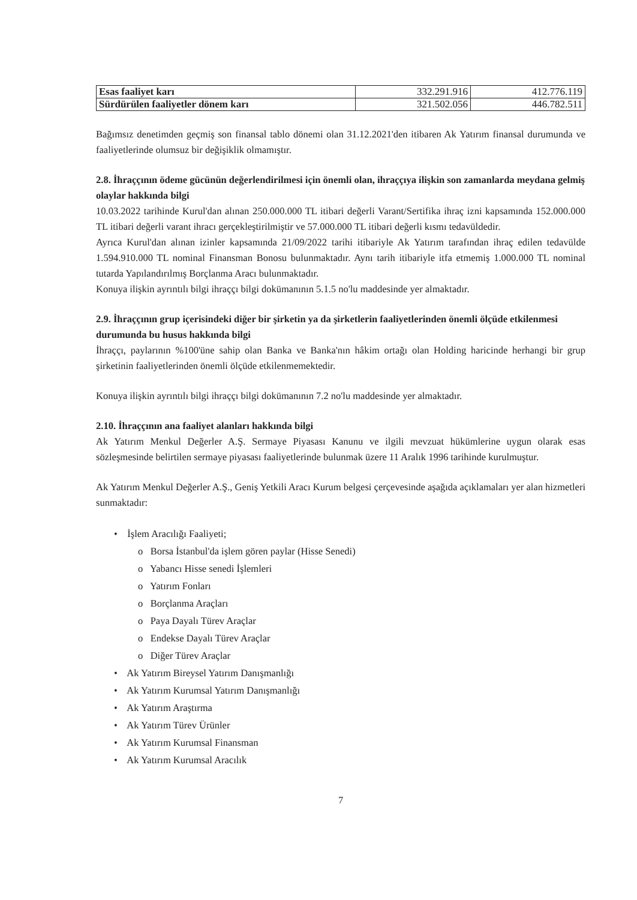| Esas faaliyet karı | 332.291.916 | 412.776.119 |
| Sürdürülen faaliyetler dönem karı | 321.502.056 | 446.782.511 |
Bağımsız denetimden geçmiş son finansal tablo dönemi olan 31.12.2021'den itibaren Ak Yatırım finansal durumunda ve faaliyetlerinde olumsuz bir değişiklik olmamıştır.
2.8. İhraççının ödeme gücünün değerlendirilmesi için önemli olan, ihraççıya ilişkin son zamanlarda meydana gelmiş olaylar hakkında bilgi
10.03.2022 tarihinde Kurul'dan alınan 250.000.000 TL itibari değerli Varant/Sertifika ihraç izni kapsamında 152.000.000 TL itibari değerli varant ihracı gerçekleştirilmiştir ve 57.000.000 TL itibari değerli kısmı tedavüldedir.
Ayrıca Kurul'dan alınan izinler kapsamında 21/09/2022 tarihi itibariyle Ak Yatırım tarafından ihraç edilen tedavülde 1.594.910.000 TL nominal Finansman Bonosu bulunmaktadır. Aynı tarih itibariyle itfa etmemiş 1.000.000 TL nominal tutarda Yapılandırılmış Borçlanma Aracı bulunmaktadır.
Konuya ilişkin ayrıntılı bilgi ihraççı bilgi dokümanının 5.1.5 no'lu maddesinde yer almaktadır.
2.9. İhraççının grup içerisindeki diğer bir şirketin ya da şirketlerin faaliyetlerinden önemli ölçüde etkilenmesi durumunda bu husus hakkında bilgi
İhraççı, paylarının %100'üne sahip olan Banka ve Banka'nın hâkim ortağı olan Holding haricinde herhangi bir grup şirketinin faaliyetlerinden önemli ölçüde etkilenmemektedir.
Konuya ilişkin ayrıntılı bilgi ihraççı bilgi dokümanının 7.2 no'lu maddesinde yer almaktadır.
2.10. İhraççının ana faaliyet alanları hakkında bilgi
Ak Yatırım Menkul Değerler A.Ş. Sermaye Piyasası Kanunu ve ilgili mevzuat hükümlerine uygun olarak esas sözleşmesinde belirtilen sermaye piyasası faaliyetlerinde bulunmak üzere 11 Aralık 1996 tarihinde kurulmuştur.
Ak Yatırım Menkul Değerler A.Ş., Geniş Yetkili Aracı Kurum belgesi çerçevesinde aşağıda açıklamaları yer alan hizmetleri sunmaktadır:
• İşlem Aracılığı Faaliyeti;
o Borsa İstanbul'da işlem gören paylar (Hisse Senedi)
o Yabancı Hisse senedi İşlemleri
o Yatırım Fonları
o Borçlanma Araçları
o Paya Dayalı Türev Araçlar
o Endekse Dayalı Türev Araçlar
o Diğer Türev Araçlar
• Ak Yatırım Bireysel Yatırım Danışmanlığı
• Ak Yatırım Kurumsal Yatırım Danışmanlığı
• Ak Yatırım Araştırma
• Ak Yatırım Türev Ürünler
• Ak Yatırım Kurumsal Finansman
• Ak Yatırım Kurumsal Aracılık
7